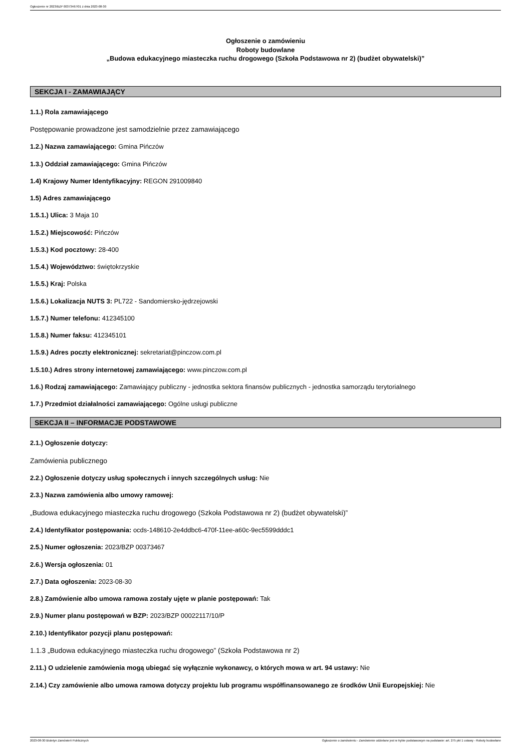Ogłoszenie nr 2023/BZP 00373467/01 z dnia 2023-08-30
Ogłoszenie o zamówieniu
Roboty budowlane
„Budowa edukacyjnego miasteczka ruchu drogowego (Szkoła Podstawowa nr 2) (budżet obywatelski)”
SEKCJA I - ZAMAWIAJĄCY
1.1.) Rola zamawiającego
Postępowanie prowadzone jest samodzielnie przez zamawiającego
1.2.) Nazwa zamawiającego: Gmina Pińczów
1.3.) Oddział zamawiającego: Gmina Pińczów
1.4) Krajowy Numer Identyfikacyjny: REGON 291009840
1.5) Adres zamawiającego
1.5.1.) Ulica: 3 Maja 10
1.5.2.) Miejscowość: Pińczów
1.5.3.) Kod pocztowy: 28-400
1.5.4.) Województwo: świętokrzyskie
1.5.5.) Kraj: Polska
1.5.6.) Lokalizacja NUTS 3: PL722 - Sandomiersko-jędrzejowski
1.5.7.) Numer telefonu: 412345100
1.5.8.) Numer faksu: 412345101
1.5.9.) Adres poczty elektronicznej: sekretariat@pinczow.com.pl
1.5.10.) Adres strony internetowej zamawiającego: www.pinczow.com.pl
1.6.) Rodzaj zamawiającego: Zamawiający publiczny - jednostka sektora finansów publicznych - jednostka samorządu terytorialnego
1.7.) Przedmiot działalności zamawiającego: Ogólne usługi publiczne
SEKCJA II – INFORMACJE PODSTAWOWE
2.1.) Ogłoszenie dotyczy:
Zamówienia publicznego
2.2.) Ogłoszenie dotyczy usług społecznych i innych szczególnych usług: Nie
2.3.) Nazwa zamówienia albo umowy ramowej:
„Budowa edukacyjnego miasteczka ruchu drogowego (Szkoła Podstawowa nr 2) (budżet obywatelski)”
2.4.) Identyfikator postępowania: ocds-148610-2e4ddbc6-470f-11ee-a60c-9ec5599dddc1
2.5.) Numer ogłoszenia: 2023/BZP 00373467
2.6.) Wersja ogłoszenia: 01
2.7.) Data ogłoszenia: 2023-08-30
2.8.) Zamówienie albo umowa ramowa zostały ujęte w planie postępowań: Tak
2.9.) Numer planu postępowań w BZP: 2023/BZP 00022117/10/P
2.10.) Identyfikator pozycji planu postępowań:
1.1.3 „Budowa edukacyjnego miasteczka ruchu drogowego” (Szkoła Podstawowa nr 2)
2.11.) O udzielenie zamówienia mogą ubiegać się wyłącznie wykonawcy, o których mowa w art. 94 ustawy: Nie
2.14.) Czy zamówienie albo umowa ramowa dotyczy projektu lub programu współfinansowanego ze środków Unii Europejskiej: Nie
2023-08-30 Biuletyn Zamówień Publicznych Ogłoszenie o zamówieniu - Zamówienie udzielane jest w trybie podstawowym na podstawie: art. 275 pkt 1 ustawy - Roboty budowlane